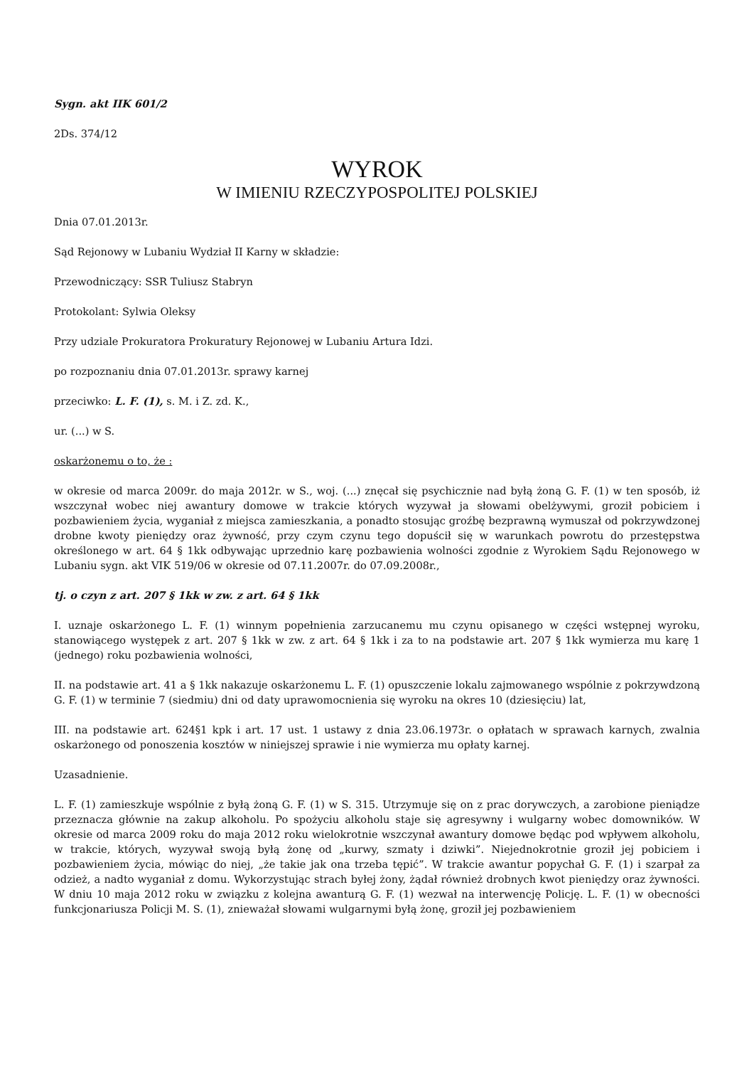Sygn. akt IIK 601/2
2Ds. 374/12
WYROK
W IMIENIU RZECZYPOSPOLITEJ POLSKIEJ
Dnia 07.01.2013r.
Sąd Rejonowy w Lubaniu Wydział II Karny w składzie:
Przewodniczący: SSR Tuliusz Stabryn
Protokolant: Sylwia Oleksy
Przy udziale Prokuratora Prokuratury Rejonowej w Lubaniu Artura Idzi.
po rozpoznaniu dnia 07.01.2013r. sprawy karnej
przeciwko: L. F. (1), s. M. i Z. zd. K.,
ur. (...) w S.
oskarżonemu o to, że :
w okresie od marca 2009r. do maja 2012r. w S., woj. (...) znęcał się psychicznie nad byłą żoną G. F. (1) w ten sposób, iż wszczynał wobec niej awantury domowe w trakcie których wyzywał ja słowami obelżywymi, groził pobiciem i pozbawieniem życia, wyganiał z miejsca zamieszkania, a ponadto stosując groźbę bezprawną wymuszał od pokrzywdzonej drobne kwoty pieniędzy oraz żywność, przy czym czynu tego dopuścił się w warunkach powrotu do przestępstwa określonego w art. 64 § 1kk odbywając uprzednio karę pozbawienia wolności zgodnie z Wyrokiem Sądu Rejonowego w Lubaniu sygn. akt VIK 519/06 w okresie od 07.11.2007r. do 07.09.2008r.,
tj. o czyn z art. 207 § 1kk w zw. z art. 64 § 1kk
I. uznaje oskarżonego L. F. (1) winnym popełnienia zarzucanemu mu czynu opisanego w części wstępnej wyroku, stanowiącego występek z art. 207 § 1kk w zw. z art. 64 § 1kk i za to na podstawie art. 207 § 1kk wymierza mu karę 1 (jednego) roku pozbawienia wolności,
II. na podstawie art. 41 a § 1kk nakazuje oskarżonemu L. F. (1) opuszczenie lokalu zajmowanego wspólnie z pokrzywdzoną G. F. (1) w terminie 7 (siedmiu) dni od daty uprawomocnienia się wyroku na okres 10 (dziesięciu) lat,
III. na podstawie art. 624§1 kpk i art. 17 ust. 1 ustawy z dnia 23.06.1973r. o opłatach w sprawach karnych, zwalnia oskarżonego od ponoszenia kosztów w niniejszej sprawie i nie wymierza mu opłaty karnej.
Uzasadnienie.
L. F. (1) zamieszkuje wspólnie z byłą żoną G. F. (1) w S. 315. Utrzymuje się on z prac dorywczych, a zarobione pieniądze przeznacza głównie na zakup alkoholu. Po spożyciu alkoholu staje się agresywny i wulgarny wobec domowników. W okresie od marca 2009 roku do maja 2012 roku wielokrotnie wszczynał awantury domowe będąc pod wpływem alkoholu, w trakcie, których, wyzywał swoją byłą żonę od „kurwy, szmaty i dziwki”. Niejednokrotnie groził jej pobiciem i pozbawieniem życia, mówiąc do niej, „że takie jak ona trzeba tępić”. W trakcie awantur popychał G. F. (1) i szarpał za odzież, a nadto wyganiał z domu. Wykorzystując strach byłej żony, żądał również drobnych kwot pieniędzy oraz żywności. W dniu 10 maja 2012 roku w związku z kolejna awanturą G. F. (1) wezwał na interwencję Policję. L. F. (1) w obecności funkcjonariusza Policji M. S. (1), znieważał słowami wulgarnymi byłą żonę, groził jej pozbawieniem